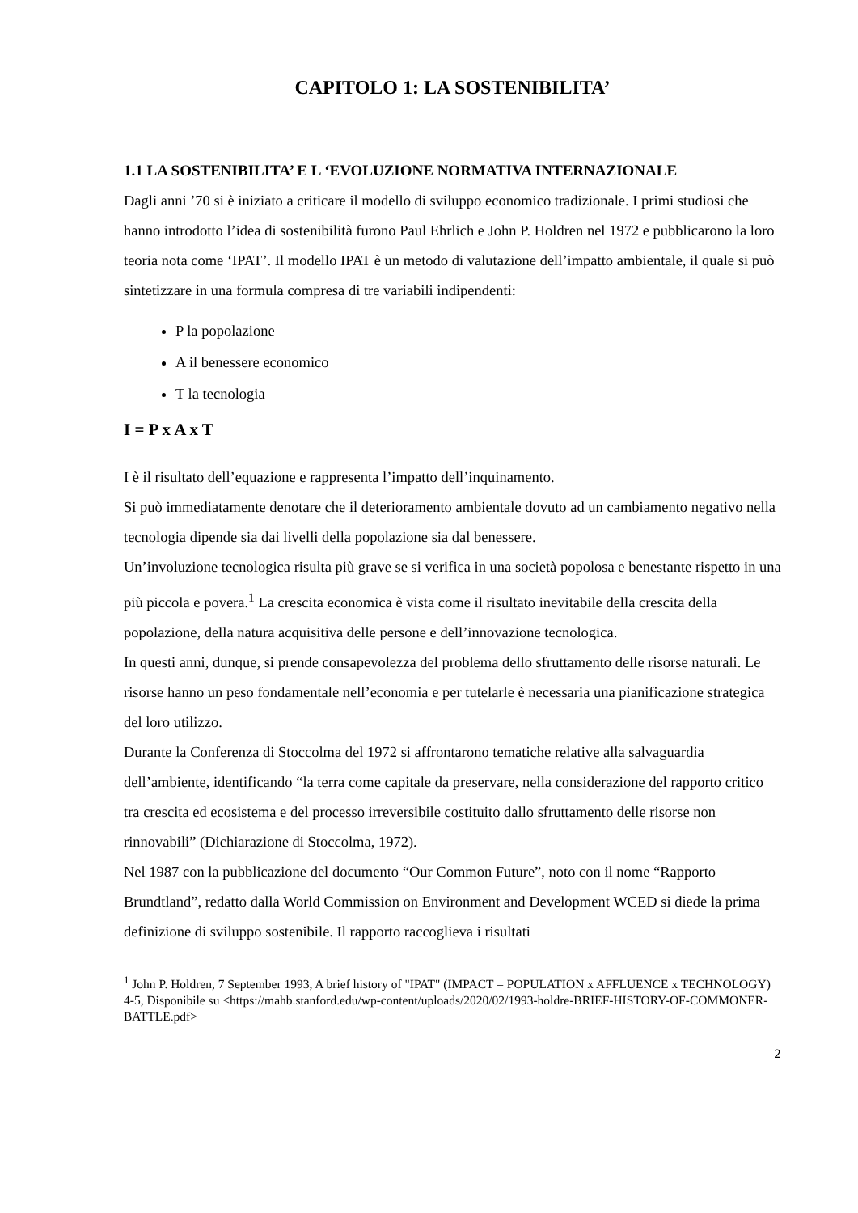CAPITOLO 1: LA SOSTENIBILITA’
1.1 LA SOSTENIBILITA’ E L ‘EVOLUZIONE NORMATIVA INTERNAZIONALE
Dagli anni ’70 si è iniziato a criticare il modello di sviluppo economico tradizionale. I primi studiosi che hanno introdotto l’idea di sostenibilità furono Paul Ehrlich e John P. Holdren nel 1972 e pubblicarono la loro teoria nota come ‘IPAT’. Il modello IPAT è un metodo di valutazione dell’impatto ambientale, il quale si può sintetizzare in una formula compresa di tre variabili indipendenti:
P la popolazione
A il benessere economico
T la tecnologia
I = P x A x T
I è il risultato dell’equazione e rappresenta l’impatto dell’inquinamento.
Si può immediatamente denotare che il deterioramento ambientale dovuto ad un cambiamento negativo nella tecnologia dipende sia dai livelli della popolazione sia dal benessere.
Un’involuzione tecnologica risulta più grave se si verifica in una società popolosa e benestante rispetto in una più piccola e povera.<sup>1</sup> La crescita economica è vista come il risultato inevitabile della crescita della popolazione, della natura acquisitiva delle persone e dell’innovazione tecnologica.
In questi anni, dunque, si prende consapevolezza del problema dello sfruttamento delle risorse naturali. Le risorse hanno un peso fondamentale nell’economia e per tutelarle è necessaria una pianificazione strategica del loro utilizzo.
Durante la Conferenza di Stoccolma del 1972 si affrontarono tematiche relative alla salvaguardia dell’ambiente, identificando “la terra come capitale da preservare, nella considerazione del rapporto critico tra crescita ed ecosistema e del processo irreversibile costituito dallo sfruttamento delle risorse non rinnovabili” (Dichiarazione di Stoccolma, 1972).
Nel 1987 con la pubblicazione del documento “Our Common Future”, noto con il nome “Rapporto Brundtland”, redatto dalla World Commission on Environment and Development WCED si diede la prima definizione di sviluppo sostenibile. Il rapporto raccoglieva i risultati
<sup>1</sup> John P. Holdren, 7 September 1993, A brief history of "IPAT" (IMPACT = POPULATION x AFFLUENCE x TECHNOLOGY) 4-5, Disponibile su <https://mahb.stanford.edu/wp-content/uploads/2020/02/1993-holdre-BRIEF-HISTORY-OF-COMMONER-BATTLE.pdf>
2